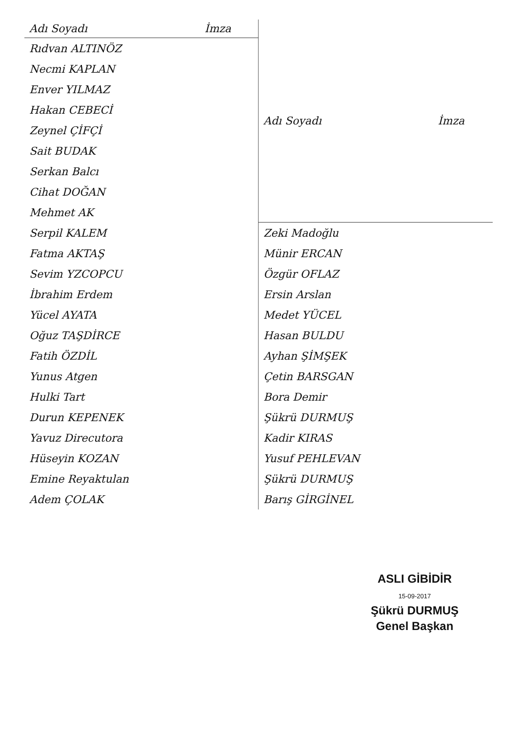| Adı Soyadı | İmza |
| --- | --- |
| Rıdvan ALTINÖZ | |
| Necmi KAPLAN | |
| Enver YILMAZ | |
| Hakan CEBECİ | |
| Zeynel ÇİFÇİ | |
| Sait BUDAK | |
| Serkan Balcı | |
| Cihat DOĞAN | |
| Mehmet AK | |
| Serpil KALEM | |
| Fatma AKTAŞ | |
| Sevim YZCOPCU | |
| İbrahim Erdem | |
| Yücel AYATA | |
| Oğuz TAŞDİRCE | |
| Fatih ÖZDİL | |
| Yunus Atgen | |
| Hulki Tart | |
| Durun KEPENEK | |
| Yavuz Direcutora | |
| Hüseyin KOZAN | |
| Emine Reyaktulan | |
| Adem ÇOLAK | |
| Adı Soyadı | İmza |
| --- | --- |
| Zeki Madoğlu | |
| Münir ERCAN | |
| Özgür OFLAZ | |
| Ersin Arslan | |
| Medet YÜCEL | |
| Hasan BULDU | |
| Ayhan ŞİMŞEK | |
| Çetin BARSGAN | |
| Bora Demir | |
| Şükrü DURMUŞ | |
| Kadir KIRAS | |
| Yusuf PEHLEVAN | |
| Şükrü DURMUŞ | |
| Barış GİRGİNEL | |
ASLI GİBİDİR
15-09-2017
Şükrü DURMUŞ
Genel Başkan